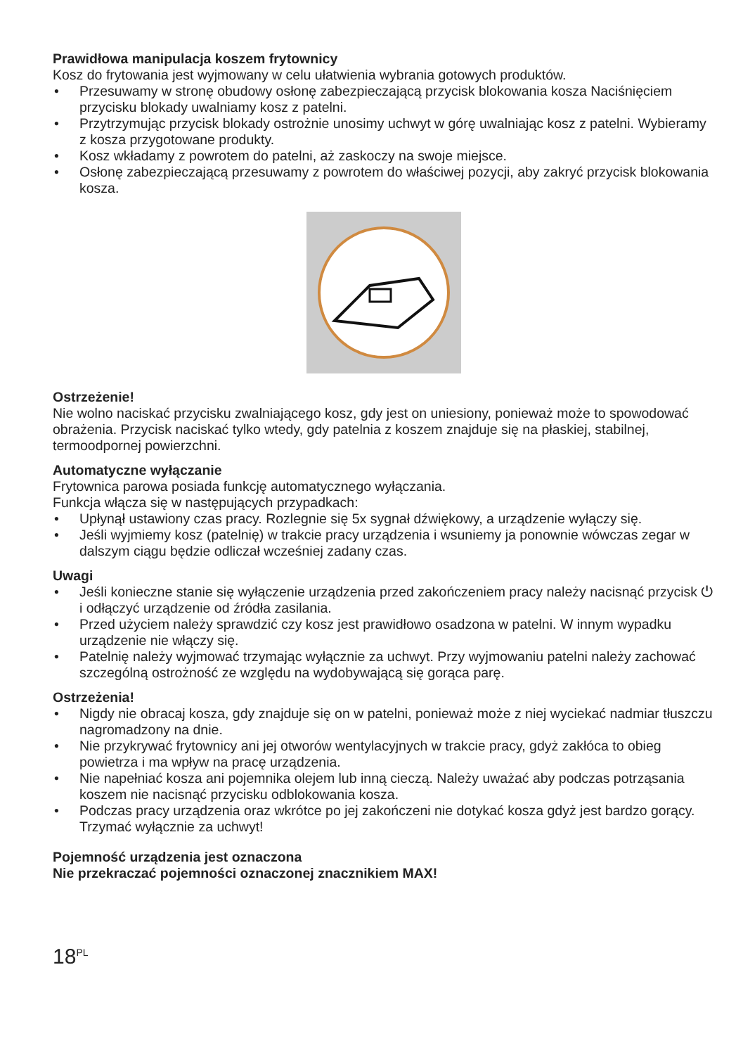Prawidłowa manipulacja koszem frytownicy
Kosz do frytowania jest wyjmowany w celu ułatwienia wybrania gotowych produktów.
• Przesuwamy w stronę obudowy osłonę zabezpieczającą przycisk blokowania kosza Naciśnięciem przycisku blokady uwalniamy kosz z patelni.
• Przytrzymując przycisk blokady ostrożnie unosimy uchwyt w górę uwalniając kosz z patelni. Wybieramy z kosza przygotowane produkty.
• Kosz wkładamy z powrotem do patelni, aż zaskoczy na swoje miejsce.
• Osłonę zabezpieczającą przesuwamy z powrotem do właściwej pozycji, aby zakryć przycisk blokowania kosza.
Ostrzeżenie!
Nie wolno naciskać przycisku zwalniającego kosz, gdy jest on uniesiony, ponieważ może to spowodować obrażenia. Przycisk naciskać tylko wtedy, gdy patelnia z koszem znajduje się na płaskiej, stabilnej, termoodpornej powierzchni.
Automatyczne wyłączanie
Frytownica parowa posiada funkcję automatycznego wyłączania.
Funkcja włącza się w następujących przypadkach:
• Upłynął ustawiony czas pracy. Rozlegnie się 5x sygnał dźwiękowy, a urządzenie wyłączy się.
• Jeśli wyjmiemy kosz (patelnię) w trakcie pracy urządzenia i wsuniemy ja ponownie wówczas zegar w dalszym ciągu będzie odliczał wcześniej zadany czas.
Uwagi
• Jeśli konieczne stanie się wyłączenie urządzenia przed zakończeniem pracy należy nacisnąć przycisk ⏻ i odłączyć urządzenie od źródła zasilania.
• Przed użyciem należy sprawdzić czy kosz jest prawidłowo osadzona w patelni. W innym wypadku urządzenie nie włączy się.
• Patelnię należy wyjmować trzymając wyłącznie za uchwyt. Przy wyjmowaniu patelni należy zachować szczególną ostrożność ze względu na wydobywającą się gorąca parę.
Ostrzeżenia!
• Nigdy nie obracaj kosza, gdy znajduje się on w patelni, ponieważ może z niej wyciekać nadmiar tłuszczu nagromadzony na dnie.
• Nie przykrywać frytownicy ani jej otworów wentylacyjnych w trakcie pracy, gdyż zakłóca to obieg powietrza i ma wpływ na pracę urządzenia.
• Nie napełniać kosza ani pojemnika olejem lub inną cieczą. Należy uważać aby podczas potrząsania koszem nie nacisnąć przycisku odblokowania kosza.
• Podczas pracy urządzenia oraz wkrótce po jej zakończeni nie dotykać kosza gdyż jest bardzo gorący. Trzymać wyłącznie za uchwyt!
Pojemność urządzenia jest oznaczona
Nie przekraczać pojemności oznaczonej znacznikiem MAX!
18<sup>PL</sup>